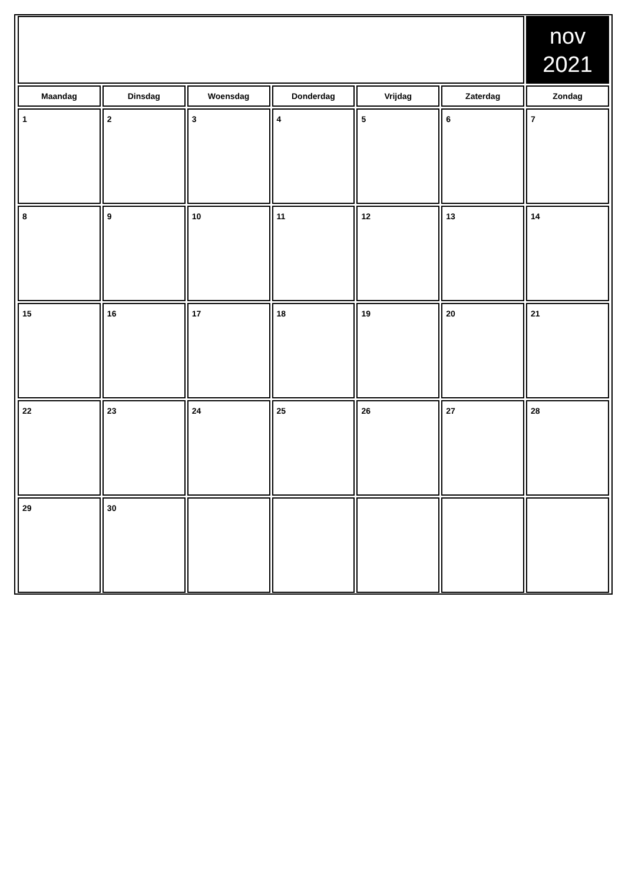| | | | | | | nov 2021 |
| Maandag | Dinsdag | Woensdag | Donderdag | Vrijdag | Zaterdag | Zondag |
| 1 | 2 | 3 | 4 | 5 | 6 | 7 |
| 8 | 9 | 10 | 11 | 12 | 13 | 14 |
| 15 | 16 | 17 | 18 | 19 | 20 | 21 |
| 22 | 23 | 24 | 25 | 26 | 27 | 28 |
| 29 | 30 | | | | | |